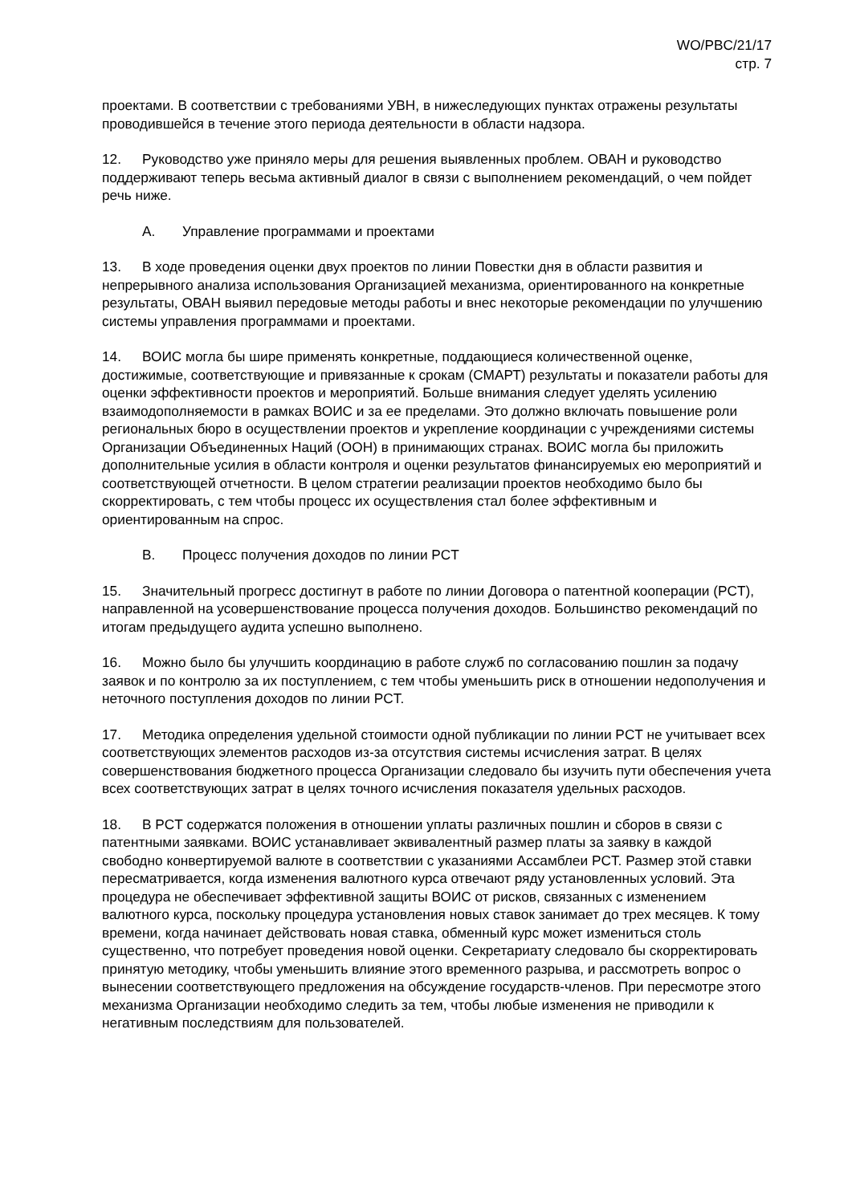WO/PBC/21/17
стр. 7
проектами. В соответствии с требованиями УВН, в нижеследующих пунктах отражены результаты проводившейся в течение этого периода деятельности в области надзора.
12. Руководство уже приняло меры для решения выявленных проблем. ОВАН и руководство поддерживают теперь весьма активный диалог в связи с выполнением рекомендаций, о чем пойдет речь ниже.
A. Управление программами и проектами
13. В ходе проведения оценки двух проектов по линии Повестки дня в области развития и непрерывного анализа использования Организацией механизма, ориентированного на конкретные результаты, ОВАН выявил передовые методы работы и внес некоторые рекомендации по улучшению системы управления программами и проектами.
14. ВОИС могла бы шире применять конкретные, поддающиеся количественной оценке, достижимые, соответствующие и привязанные к срокам (СМАРТ) результаты и показатели работы для оценки эффективности проектов и мероприятий. Больше внимания следует уделять усилению взаимодополняемости в рамках ВОИС и за ее пределами. Это должно включать повышение роли региональных бюро в осуществлении проектов и укрепление координации с учреждениями системы Организации Объединенных Наций (ООН) в принимающих странах. ВОИС могла бы приложить дополнительные усилия в области контроля и оценки результатов финансируемых ею мероприятий и соответствующей отчетности. В целом стратегии реализации проектов необходимо было бы скорректировать, с тем чтобы процесс их осуществления стал более эффективным и ориентированным на спрос.
B. Процесс получения доходов по линии PCT
15. Значительный прогресс достигнут в работе по линии Договора о патентной кооперации (PCT), направленной на усовершенствование процесса получения доходов. Большинство рекомендаций по итогам предыдущего аудита успешно выполнено.
16. Можно было бы улучшить координацию в работе служб по согласованию пошлин за подачу заявок и по контролю за их поступлением, с тем чтобы уменьшить риск в отношении недополучения и неточного поступления доходов по линии PCT.
17. Методика определения удельной стоимости одной публикации по линии PCT не учитывает всех соответствующих элементов расходов из-за отсутствия системы исчисления затрат. В целях совершенствования бюджетного процесса Организации следовало бы изучить пути обеспечения учета всех соответствующих затрат в целях точного исчисления показателя удельных расходов.
18. В PCT содержатся положения в отношении уплаты различных пошлин и сборов в связи с патентными заявками. ВОИС устанавливает эквивалентный размер платы за заявку в каждой свободно конвертируемой валюте в соответствии с указаниями Ассамблеи PCT. Размер этой ставки пересматривается, когда изменения валютного курса отвечают ряду установленных условий. Эта процедура не обеспечивает эффективной защиты ВОИС от рисков, связанных с изменением валютного курса, поскольку процедура установления новых ставок занимает до трех месяцев. К тому времени, когда начинает действовать новая ставка, обменный курс может измениться столь существенно, что потребует проведения новой оценки. Секретариату следовало бы скорректировать принятую методику, чтобы уменьшить влияние этого временного разрыва, и рассмотреть вопрос о вынесении соответствующего предложения на обсуждение государств-членов. При пересмотре этого механизма Организации необходимо следить за тем, чтобы любые изменения не приводили к негативным последствиям для пользователей.